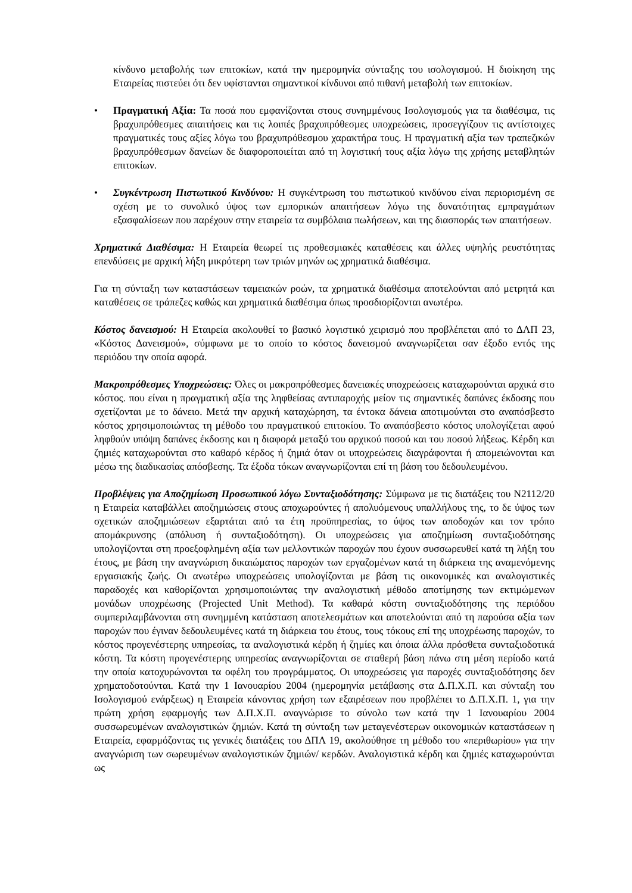κίνδυνο μεταβολής των επιτοκίων, κατά την ημερομηνία σύνταξης του ισολογισμού. Η διοίκηση της Εταιρείας πιστεύει ότι δεν υφίστανται σημαντικοί κίνδυνοι από πιθανή μεταβολή των επιτοκίων.
• Πραγματική Αξία: Τα ποσά που εμφανίζονται στους συνημμένους Ισολογισμούς για τα διαθέσιμα, τις βραχυπρόθεσμες απαιτήσεις και τις λοιπές βραχυπρόθεσμες υποχρεώσεις, προσεγγίζουν τις αντίστοιχες πραγματικές τους αξίες λόγω του βραχυπρόθεσμου χαρακτήρα τους. Η πραγματική αξία των τραπεζικών βραχυπρόθεσμων δανείων δε διαφοροποιείται από τη λογιστική τους αξία λόγω της χρήσης μεταβλητών επιτοκίων.
• Συγκέντρωση Πιστωτικού Κινδύνου: Η συγκέντρωση του πιστωτικού κινδύνου είναι περιορισμένη σε σχέση με το συνολικό ύψος των εμπορικών απαιτήσεων λόγω της δυνατότητας εμπραγμάτων εξασφαλίσεων που παρέχουν στην εταιρεία τα συμβόλαια πωλήσεων, και της διασποράς των απαιτήσεων.
Χρηματικά Διαθέσιμα: Η Εταιρεία θεωρεί τις προθεσμιακές καταθέσεις και άλλες υψηλής ρευστότητας επενδύσεις με αρχική λήξη μικρότερη των τριών μηνών ως χρηματικά διαθέσιμα.
Για τη σύνταξη των καταστάσεων ταμειακών ροών, τα χρηματικά διαθέσιμα αποτελούνται από μετρητά και καταθέσεις σε τράπεζες καθώς και χρηματικά διαθέσιμα όπως προσδιορίζονται ανωτέρω.
Κόστος δανεισμού: Η Εταιρεία ακολουθεί το βασικό λογιστικό χειρισμό που προβλέπεται από το ΔΛΠ 23, «Κόστος Δανεισμού», σύμφωνα με το οποίο το κόστος δανεισμού αναγνωρίζεται σαν έξοδο εντός της περιόδου την οποία αφορά.
Μακροπρόθεσμες Υποχρεώσεις: Όλες οι μακροπρόθεσμες δανειακές υποχρεώσεις καταχωρούνται αρχικά στο κόστος. που είναι η πραγματική αξία της ληφθείσας αντιπαροχής μείον τις σημαντικές δαπάνες έκδοσης που σχετίζονται με το δάνειο. Μετά την αρχική καταχώρηση, τα έντοκα δάνεια αποτιμούνται στο αναπόσβεστο κόστος χρησιμοποιώντας τη μέθοδο του πραγματικού επιτοκίου. Το αναπόσβεστο κόστος υπολογίζεται αφού ληφθούν υπόψη δαπάνες έκδοσης και η διαφορά μεταξύ του αρχικού ποσού και του ποσού λήξεως. Κέρδη και ζημιές καταχωρούνται στο καθαρό κέρδος ή ζημιά όταν οι υποχρεώσεις διαγράφονται ή απομειώνονται και μέσω της διαδικασίας απόσβεσης. Τα έξοδα τόκων αναγνωρίζονται επί τη βάση του δεδουλευμένου.
Προβλέψεις για Αποζημίωση Προσωπικού λόγω Συνταξιοδότησης: Σύμφωνα με τις διατάξεις του Ν2112/20 η Εταιρεία καταβάλλει αποζημιώσεις στους αποχωρούντες ή απολυόμενους υπαλλήλους της, το δε ύψος των σχετικών αποζημιώσεων εξαρτάται από τα έτη προϋπηρεσίας, το ύψος των αποδοχών και τον τρόπο απομάκρυνσης (απόλυση ή συνταξιοδότηση). Οι υποχρεώσεις για αποζημίωση συνταξιοδότησης υπολογίζονται στη προεξοφλημένη αξία των μελλοντικών παροχών που έχουν συσσωρευθεί κατά τη λήξη του έτους, με βάση την αναγνώριση δικαιώματος παροχών των εργαζομένων κατά τη διάρκεια της αναμενόμενης εργασιακής ζωής. Οι ανωτέρω υποχρεώσεις υπολογίζονται με βάση τις οικονομικές και αναλογιστικές παραδοχές και καθορίζονται χρησιμοποιώντας την αναλογιστική μέθοδο αποτίμησης των εκτιμώμενων μονάδων υποχρέωσης (Projected Unit Method). Τα καθαρά κόστη συνταξιοδότησης της περιόδου συμπεριλαμβάνονται στη συνημμένη κατάσταση αποτελεσμάτων και αποτελούνται από τη παρούσα αξία των παροχών που έγιναν δεδουλευμένες κατά τη διάρκεια του έτους, τους τόκους επί της υποχρέωσης παροχών, το κόστος προγενέστερης υπηρεσίας, τα αναλογιστικά κέρδη ή ζημίες και όποια άλλα πρόσθετα συνταξιοδοτικά κόστη. Τα κόστη προγενέστερης υπηρεσίας αναγνωρίζονται σε σταθερή βάση πάνω στη μέση περίοδο κατά την οποία κατοχυρώνονται τα οφέλη του προγράμματος. Οι υποχρεώσεις για παροχές συνταξιοδότησης δεν χρηματοδοτούνται. Κατά την 1 Ιανουαρίου 2004 (ημερομηνία μετάβασης στα Δ.Π.Χ.Π. και σύνταξη του Ισολογισμού ενάρξεως) η Εταιρεία κάνοντας χρήση των εξαιρέσεων που προβλέπει το Δ.Π.Χ.Π. 1, για την πρώτη χρήση εφαρμογής των Δ.Π.Χ.Π. αναγνώρισε το σύνολο των κατά την 1 Ιανουαρίου 2004 συσσωρευμένων αναλογιστικών ζημιών. Κατά τη σύνταξη των μεταγενέστερων οικονομικών καταστάσεων η Εταιρεία, εφαρμόζοντας τις γενικές διατάξεις του ΔΠΛ 19, ακολούθησε τη μέθοδο του «περιθωρίου» για την αναγνώριση των σωρευμένων αναλογιστικών ζημιών/ κερδών. Αναλογιστικά κέρδη και ζημιές καταχωρούνται ως